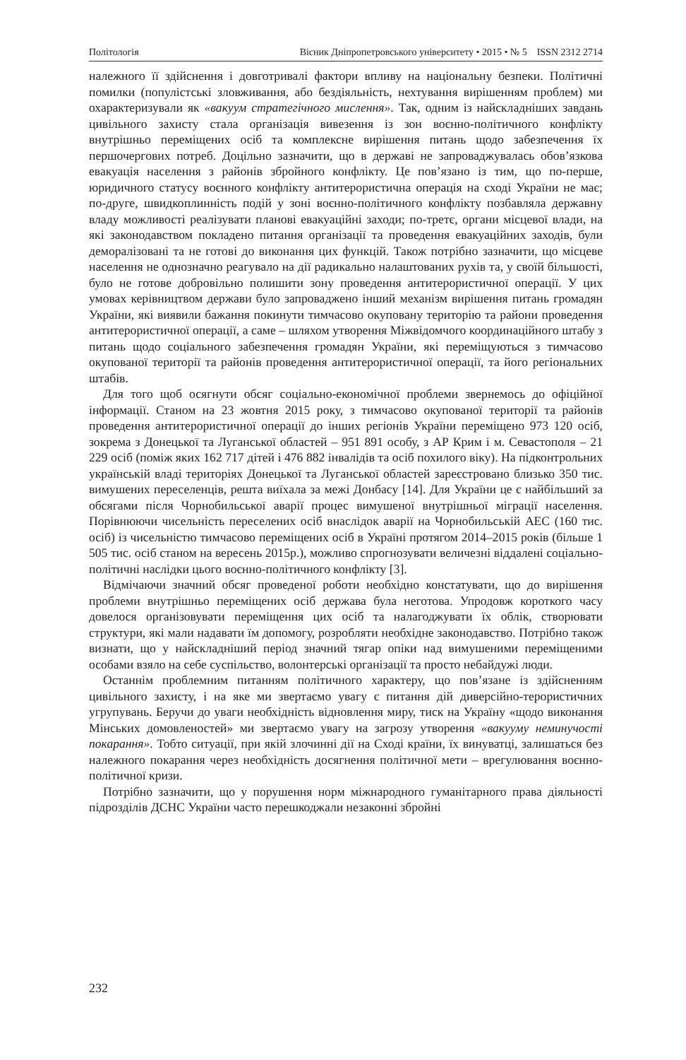Політологія Вісник Дніпропетровського університету • 2015 • № 5 ISSN 2312 2714
належного її здійснення і довготривалі фактори впливу на національну безпеки. Політичні помилки (популістські зловживання, або бездіяльність, нехтування вирішенням проблем) ми охарактеризували як «вакуум стратегічного мислення». Так, одним із найскладніших завдань цивільного захисту стала організація вивезення із зон воєнно-політичного конфлікту внутрішньо переміщених осіб та комплексне вирішення питань щодо забезпечення їх першочергових потреб. Доцільно зазначити, що в державі не запроваджувалась обов’язкова евакуація населення з районів збройного конфлікту. Це пов’язано із тим, що по-перше, юридичного статусу воєнного конфлікту антитерористична операція на сході України не має; по-друге, швидкоплинність подій у зоні воєнно-політичного конфлікту позбавляла державну владу можливості реалізувати планові евакуаційні заходи; по-третє, органи місцевої влади, на які законодавством покладено питання організації та проведення евакуаційних заходів, були деморалізовані та не готові до виконання цих функцій. Також потрібно зазначити, що місцеве населення не однозначно реагувало на дії радикально налаштованих рухів та, у своїй більшості, було не готове добровільно полишити зону проведення антитерористичної операції. У цих умовах керівництвом держави було запроваджено інший механізм вирішення питань громадян України, які виявили бажання покинути тимчасово окуповану територію та райони проведення антитерористичної операції, а саме – шляхом утворення Міжвідомчого координаційного штабу з питань щодо соціального забезпечення громадян України, які переміщуються з тимчасово окупованої території та районів проведення антитерористичної операції, та його регіональних штабів.
Для того щоб осягнути обсяг соціально-економічної проблеми звернемось до офіційної інформації. Станом на 23 жовтня 2015 року, з тимчасово окупованої території та районів проведення антитерористичної операції до інших регіонів України переміщено 973 120 осіб, зокрема з Донецької та Луганської областей – 951 891 особу, з АР Крим і м. Севастополя – 21 229 осіб (поміж яких 162 717 дітей і 476 882 інвалідів та осіб похилого віку). На підконтрольних українській владі територіях Донецької та Луганської областей зареєстровано близько 350 тис. вимушених переселенців, решта виїхала за межі Донбасу [14]. Для України це є найбільший за обсягами після Чорнобильської аварії процес вимушеної внутрішньої міграції населення. Порівнюючи чисельність переселених осіб внаслідок аварії на Чорнобильській АЕС (160 тис. осіб) із чисельністю тимчасово переміщених осіб в Україні протягом 2014–2015 років (більше 1 505 тис. осіб станом на вересень 2015р.), можливо спрогнозувати величезні віддалені соціально-політичні наслідки цього воєнно-політичного конфлікту [3].
Відмічаючи значний обсяг проведеної роботи необхідно констатувати, що до вирішення проблеми внутрішньо переміщених осіб держава була неготова. Упродовж короткого часу довелося організовувати переміщення цих осіб та налагоджувати їх облік, створювати структури, які мали надавати їм допомогу, розробляти необхідне законодавство. Потрібно також визнати, що у найскладніший період значний тягар опіки над вимушеними переміщеними особами взяло на себе суспільство, волонтерські організації та просто небайдужі люди.
Останнім проблемним питанням політичного характеру, що пов’язане із здійсненням цивільного захисту, і на яке ми звертаємо увагу є питання дій диверсійно-терористичних угрупувань. Беручи до уваги необхідність відновлення миру, тиск на Україну «щодо виконання Мінських домовленостей» ми звертаємо увагу на загрозу утворення «вакууму неминучості покарання». Тобто ситуації, при якій злочинні дії на Сході країни, їх винуватці, залишаться без належного покарання через необхідність досягнення політичної мети – врегулювання воєнно-політичної кризи.
Потрібно зазначити, що у порушення норм міжнародного гуманітарного права діяльності підрозділів ДСНС України часто перешкоджали незаконні збройні
232